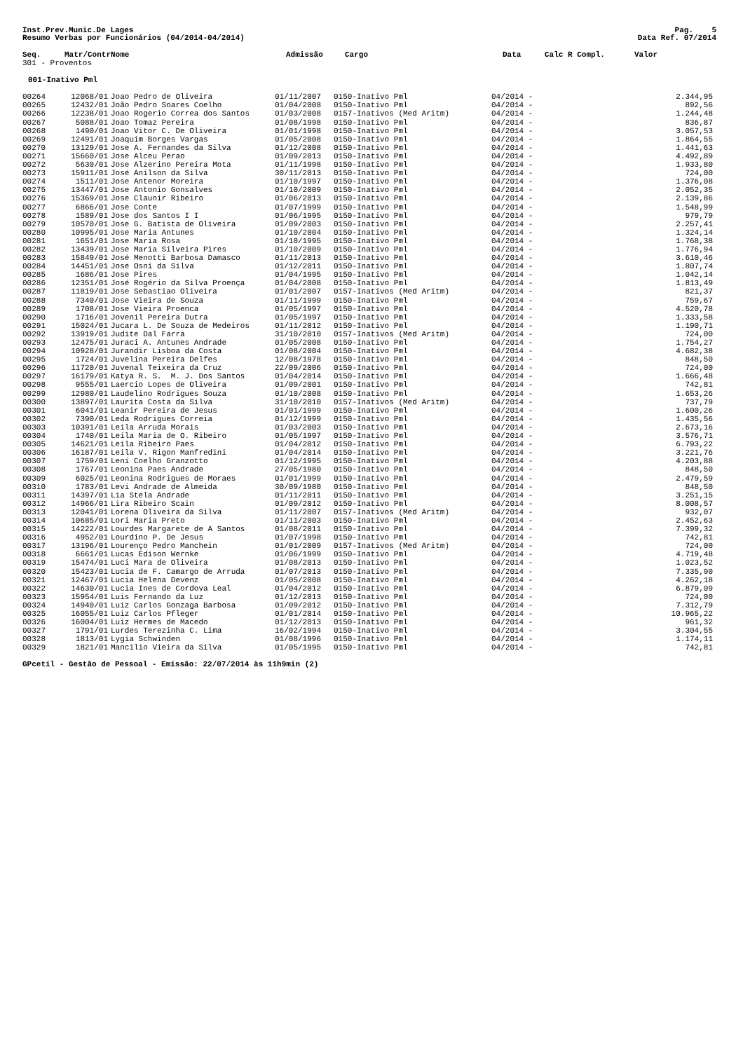Inst.Prev.Munic.De Lages
Resumo Verbas por Funcionários (04/2014-04/2014)
Pag. 5
Data Ref. 07/2014
| Seq. | Matr/Contr | Nome | Admissão | Cargo | Data | Calc R Compl. | Valor |
| --- | --- | --- | --- | --- | --- | --- | --- |
| 301 - Proventos | | | | | | | |
| 001-Inativo Pml | | | | | | | |
| 00264 | 12068/01 | | Joao Pedro de Oliveira | 01/11/2007 | 0150-Inativo Pml | 04/2014 - | 2.344,95 |
| 00265 | 12432/01 | | João Pedro Soares Coelho | 01/04/2008 | 0150-Inativo Pml | 04/2014 - | 892,56 |
| 00266 | 12238/01 | | Joao Rogerio Correa dos Santos | 01/03/2008 | 0157-Inativos (Med Aritm) | 04/2014 - | 1.244,48 |
| 00267 | 5088/01 | | Joao Tomaz Pereira | 01/08/1998 | 0150-Inativo Pml | 04/2014 - | 836,87 |
| 00268 | 1490/01 | | Joao Vitor C. De Oliveira | 01/01/1998 | 0150-Inativo Pml | 04/2014 - | 3.057,53 |
| 00269 | 12491/01 | | Joaquim Borges Vargas | 01/05/2008 | 0150-Inativo Pml | 04/2014 - | 1.864,55 |
| 00270 | 13129/01 | | Jose A. Fernandes da Silva | 01/12/2008 | 0150-Inativo Pml | 04/2014 - | 1.441,63 |
| 00271 | 15660/01 | | Jose Alceu Perao | 01/09/2013 | 0150-Inativo Pml | 04/2014 - | 4.492,89 |
| 00272 | 5630/01 | | Jose Alzerino Pereira Mota | 01/11/1998 | 0150-Inativo Pml | 04/2014 - | 1.933,80 |
| 00273 | 15911/01 | | José Anilson da Silva | 30/11/2013 | 0150-Inativo Pml | 04/2014 - | 724,00 |
| 00274 | 1511/01 | | Jose Antenor Moreira | 01/10/1997 | 0150-Inativo Pml | 04/2014 - | 1.376,08 |
| 00275 | 13447/01 | | Jose Antonio Gonsalves | 01/10/2009 | 0150-Inativo Pml | 04/2014 - | 2.052,35 |
| 00276 | 15369/01 | | Jose Claunir Ribeiro | 01/06/2013 | 0150-Inativo Pml | 04/2014 - | 2.139,86 |
| 00277 | 6866/01 | | Jose Conte | 01/07/1999 | 0150-Inativo Pml | 04/2014 - | 1.548,99 |
| 00278 | 1589/01 | | Jose dos Santos I I | 01/06/1995 | 0150-Inativo Pml | 04/2014 - | 979,79 |
| 00279 | 10570/01 | | Jose G. Batista de Oliveira | 01/09/2003 | 0150-Inativo Pml | 04/2014 - | 2.257,41 |
| 00280 | 10995/01 | | Jose Maria Antunes | 01/10/2004 | 0150-Inativo Pml | 04/2014 - | 1.324,14 |
| 00281 | 1651/01 | | Jose Maria Rosa | 01/10/1995 | 0150-Inativo Pml | 04/2014 - | 1.768,38 |
| 00282 | 13439/01 | | Jose Maria Silveira Pires | 01/10/2009 | 0150-Inativo Pml | 04/2014 - | 1.776,94 |
| 00283 | 15849/01 | | José Menotti Barbosa Damasco | 01/11/2013 | 0150-Inativo Pml | 04/2014 - | 3.610,46 |
| 00284 | 14451/01 | | Jose Osni da Silva | 01/12/2011 | 0150-Inativo Pml | 04/2014 - | 1.807,74 |
| 00285 | 1686/01 | | Jose Pires | 01/04/1995 | 0150-Inativo Pml | 04/2014 - | 1.042,14 |
| 00286 | 12351/01 | | José Rogério da Silva Proença | 01/04/2008 | 0150-Inativo Pml | 04/2014 - | 1.813,49 |
| 00287 | 11819/01 | | Jose Sebastiao Oliveira | 01/01/2007 | 0157-Inativos (Med Aritm) | 04/2014 - | 821,37 |
| 00288 | 7340/01 | | Jose Vieira de Souza | 01/11/1999 | 0150-Inativo Pml | 04/2014 - | 759,67 |
| 00289 | 1708/01 | | Jose Vieira Proenca | 01/05/1997 | 0150-Inativo Pml | 04/2014 - | 4.520,78 |
| 00290 | 1716/01 | | Jovenil Pereira Dutra | 01/05/1997 | 0150-Inativo Pml | 04/2014 - | 1.333,58 |
| 00291 | 15024/01 | | Jucara L. De Souza de Medeiros | 01/11/2012 | 0150-Inativo Pml | 04/2014 - | 1.190,71 |
| 00292 | 13919/01 | | Judite Dal Farra | 31/10/2010 | 0157-Inativos (Med Aritm) | 04/2014 - | 724,00 |
| 00293 | 12475/01 | | Juraci A. Antunes Andrade | 01/05/2008 | 0150-Inativo Pml | 04/2014 - | 1.754,27 |
| 00294 | 10928/01 | | Jurandir Lisboa da Costa | 01/08/2004 | 0150-Inativo Pml | 04/2014 - | 4.682,38 |
| 00295 | 1724/01 | | Juvelina Pereira Delfes | 12/08/1978 | 0150-Inativo Pml | 04/2014 - | 848,50 |
| 00296 | 11720/01 | | Juvenal Teixeira da Cruz | 22/09/2006 | 0150-Inativo Pml | 04/2014 - | 724,00 |
| 00297 | 16179/01 | | Katya R. S. M. J. Dos Santos | 01/04/2014 | 0150-Inativo Pml | 04/2014 - | 1.666,48 |
| 00298 | 9555/01 | | Laercio Lopes de Oliveira | 01/09/2001 | 0150-Inativo Pml | 04/2014 - | 742,81 |
| 00299 | 12980/01 | | Laudelino Rodrigues Souza | 01/10/2008 | 0150-Inativo Pml | 04/2014 - | 1.653,26 |
| 00300 | 13897/01 | | Laurita Costa da Silva | 31/10/2010 | 0157-Inativos (Med Aritm) | 04/2014 - | 737,79 |
| 00301 | 6041/01 | | Leanir Pereira de Jesus | 01/01/1999 | 0150-Inativo Pml | 04/2014 - | 1.600,26 |
| 00302 | 7390/01 | | Leda Rodrigues Correia | 01/12/1999 | 0150-Inativo Pml | 04/2014 - | 1.435,56 |
| 00303 | 10391/01 | | Leila Arruda Morais | 01/03/2003 | 0150-Inativo Pml | 04/2014 - | 2.673,16 |
| 00304 | 1740/01 | | Leila Maria de O. Ribeiro | 01/05/1997 | 0150-Inativo Pml | 04/2014 - | 3.576,71 |
| 00305 | 14621/01 | | Leila Ribeiro Paes | 01/04/2012 | 0150-Inativo Pml | 04/2014 - | 6.793,22 |
| 00306 | 16187/01 | | Leila V. Rigon Manfredini | 01/04/2014 | 0150-Inativo Pml | 04/2014 - | 3.221,76 |
| 00307 | 1759/01 | | Leni Coelho Granzotto | 01/12/1995 | 0150-Inativo Pml | 04/2014 - | 4.203,88 |
| 00308 | 1767/01 | | Leonina Paes Andrade | 27/05/1980 | 0150-Inativo Pml | 04/2014 - | 848,50 |
| 00309 | 6025/01 | | Leonina Rodrigues de Moraes | 01/01/1999 | 0150-Inativo Pml | 04/2014 - | 2.479,59 |
| 00310 | 1783/01 | | Levi Andrade de Almeida | 30/09/1980 | 0150-Inativo Pml | 04/2014 - | 848,50 |
| 00311 | 14397/01 | | Lia Stela Andrade | 01/11/2011 | 0150-Inativo Pml | 04/2014 - | 3.251,15 |
| 00312 | 14966/01 | | Lira Ribeiro Scain | 01/09/2012 | 0150-Inativo Pml | 04/2014 - | 8.008,57 |
| 00313 | 12041/01 | | Lorena Oliveira da Silva | 01/11/2007 | 0157-Inativos (Med Aritm) | 04/2014 - | 932,07 |
| 00314 | 10685/01 | | Lori Maria Preto | 01/11/2003 | 0150-Inativo Pml | 04/2014 - | 2.452,63 |
| 00315 | 14222/01 | | Lourdes Margarete de A Santos | 01/08/2011 | 0150-Inativo Pml | 04/2014 - | 7.399,32 |
| 00316 | 4952/01 | | Lourdino P. De Jesus | 01/07/1998 | 0150-Inativo Pml | 04/2014 - | 742,81 |
| 00317 | 13196/01 | | Lourenço Pedro Manchein | 01/01/2009 | 0157-Inativos (Med Aritm) | 04/2014 - | 724,00 |
| 00318 | 6661/01 | | Lucas Edison Wernke | 01/06/1999 | 0150-Inativo Pml | 04/2014 - | 4.719,48 |
| 00319 | 15474/01 | | Luci Mara de Oliveira | 01/08/2013 | 0150-Inativo Pml | 04/2014 - | 1.023,52 |
| 00320 | 15423/01 | | Lucia de F. Camargo de Arruda | 01/07/2013 | 0150-Inativo Pml | 04/2014 - | 7.335,90 |
| 00321 | 12467/01 | | Lucia Helena Devenz | 01/05/2008 | 0150-Inativo Pml | 04/2014 - | 4.262,18 |
| 00322 | 14630/01 | | Lucia Ines de Cordova Leal | 01/04/2012 | 0150-Inativo Pml | 04/2014 - | 6.879,09 |
| 00323 | 15954/01 | | Luis Fernando da Luz | 01/12/2013 | 0150-Inativo Pml | 04/2014 - | 724,00 |
| 00324 | 14940/01 | | Luiz Carlos Gonzaga Barbosa | 01/09/2012 | 0150-Inativo Pml | 04/2014 - | 7.312,79 |
| 00325 | 16055/01 | | Luiz Carlos Pfleger | 01/01/2014 | 0150-Inativo Pml | 04/2014 - | 10.965,22 |
| 00326 | 16004/01 | | Luiz Hermes de Macedo | 01/12/2013 | 0150-Inativo Pml | 04/2014 - | 961,32 |
| 00327 | 1791/01 | | Lurdes Terezinha C. Lima | 16/02/1994 | 0150-Inativo Pml | 04/2014 - | 3.304,55 |
| 00328 | 1813/01 | | Lygia Schwinden | 01/08/1996 | 0150-Inativo Pml | 04/2014 - | 1.174,11 |
| 00329 | 1821/01 | | Mancilio Vieira da Silva | 01/05/1995 | 0150-Inativo Pml | 04/2014 - | 742,81 |
GPcetil - Gestão de Pessoal - Emissão: 22/07/2014 às 11h9min (2)